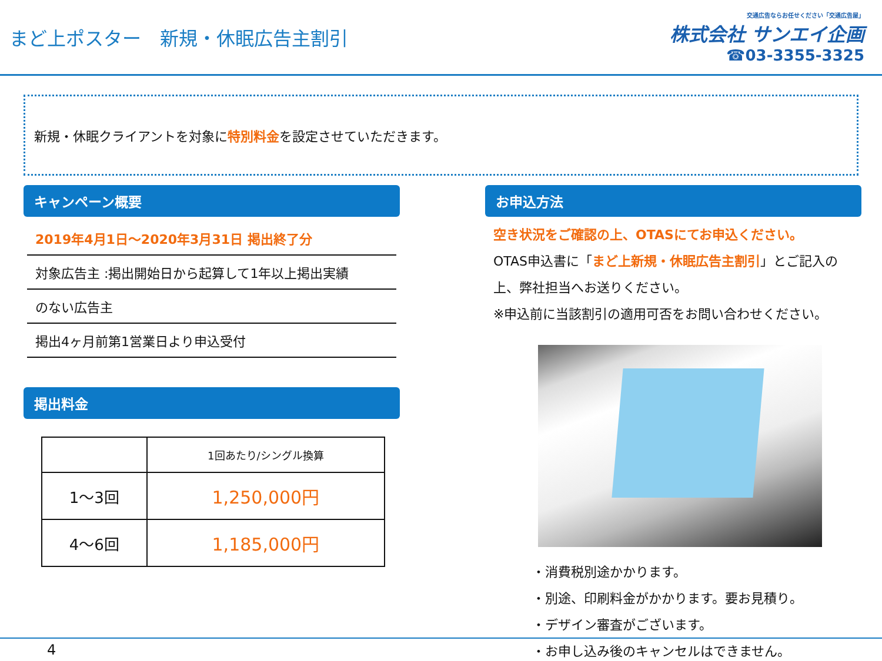まど上ポスター　新規・休眠広告主割引
交通広告ならお任せください「交通広告屋」
株式会社 サンエイ企画
☎03-3355-3325
新規・休眠クライアントを対象に 特別料金 を設定させていただきます。
キャンペーン概要
2019年4月1日～2020年3月31日 掲出終了分
対象広告主 :掲出開始日から起算して1年以上掲出実績
のない広告主
掲出4ヶ月前第1営業日より申込受付
掲出料金
| | 1回あたり/シングル換算 |
| --- | --- |
| 1～3回 | 1,250,000円 |
| 4～6回 | 1,185,000円 |
お申込方法
空き状況をご確認の上、OTASにてお申込ください。
OTAS申込書に「まど上新規・休眠広告主割引」とご記入の
上、弊社担当へお送りください。
※申込前に当該割引の適用可否をお問い合わせください。
・消費税別途かかります。
・別途、印刷料金がかかります。要お見積り。
・デザイン審査がございます。
・お申し込み後のキャンセルはできません。
4